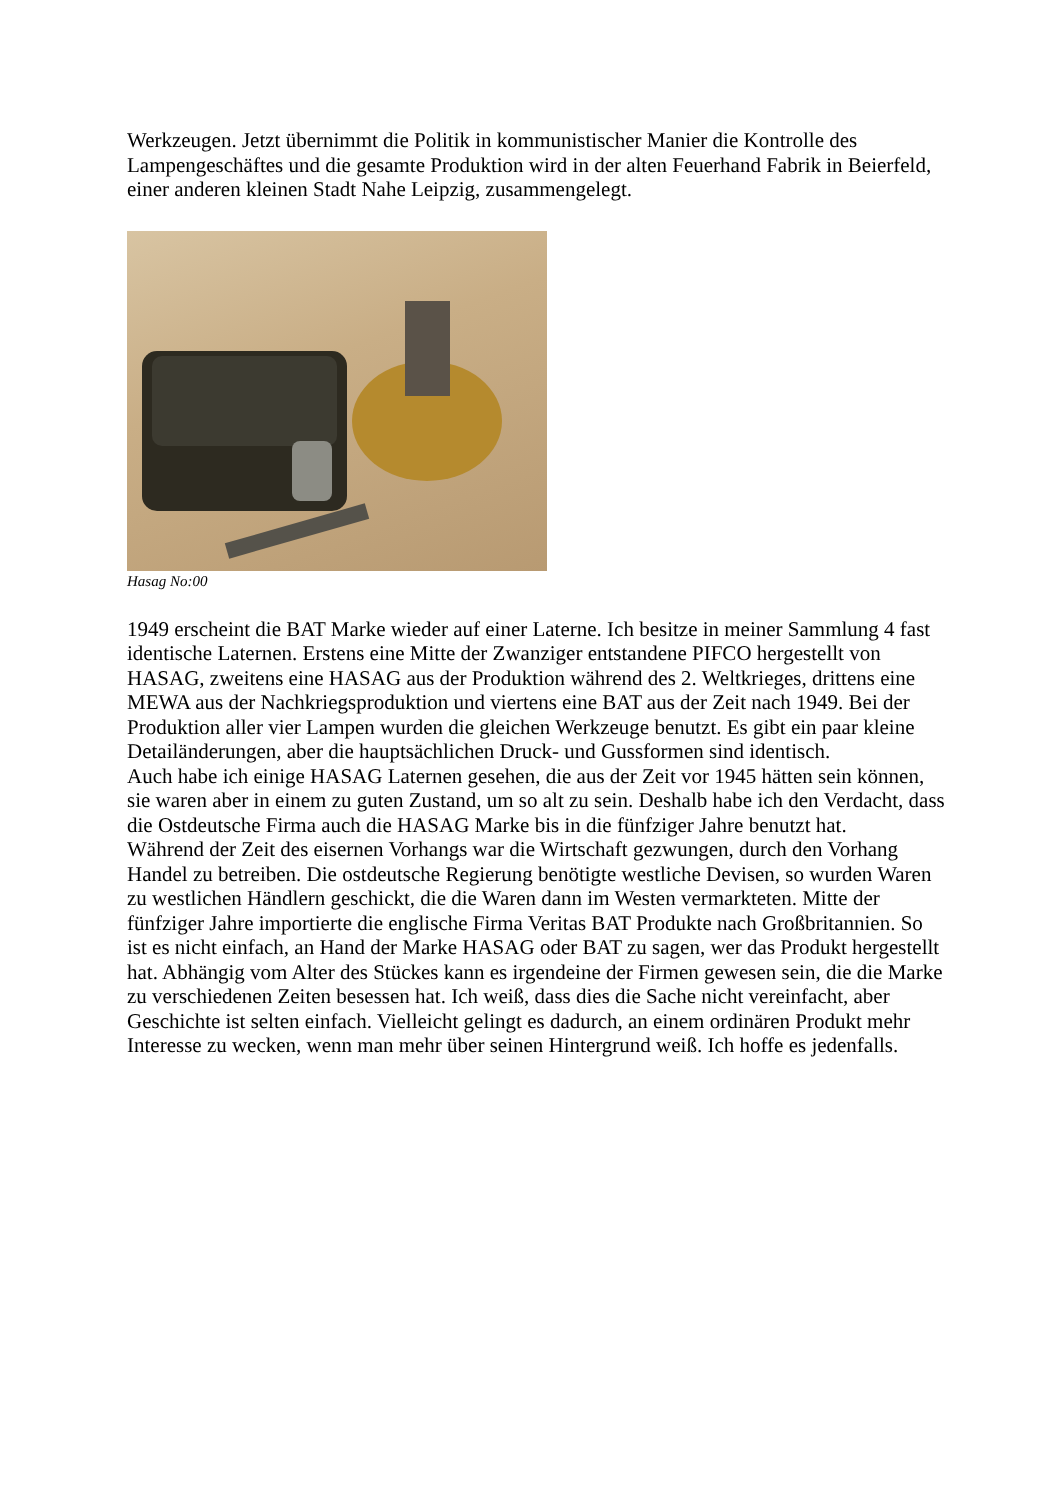Werkzeugen. Jetzt übernimmt die Politik in kommunistischer Manier die Kontrolle des Lampengeschäftes und die gesamte Produktion wird in der alten Feuerhand Fabrik in Beierfeld, einer anderen kleinen Stadt Nahe Leipzig, zusammengelegt.
Hasag No:00
1949 erscheint die BAT Marke wieder auf einer Laterne. Ich besitze in meiner Sammlung 4 fast identische Laternen. Erstens eine Mitte der Zwanziger entstandene PIFCO hergestellt von HASAG, zweitens eine HASAG aus der Produktion während des 2. Weltkrieges, drittens eine MEWA aus der Nachkriegsproduktion und viertens eine BAT aus der Zeit nach 1949. Bei der Produktion aller vier Lampen wurden die gleichen Werkzeuge benutzt. Es gibt ein paar kleine Detailänderungen, aber die hauptsächlichen Druck- und Gussformen sind identisch.
Auch habe ich einige HASAG Laternen gesehen, die aus der Zeit vor 1945 hätten sein können, sie waren aber in einem zu guten Zustand, um so alt zu sein. Deshalb habe ich den Verdacht, dass die Ostdeutsche Firma auch die HASAG Marke bis in die fünfziger Jahre benutzt hat.
Während der Zeit des eisernen Vorhangs war die Wirtschaft gezwungen, durch den Vorhang Handel zu betreiben. Die ostdeutsche Regierung benötigte westliche Devisen, so wurden Waren zu westlichen Händlern geschickt, die die Waren dann im Westen vermarkteten. Mitte der fünfziger Jahre importierte die englische Firma Veritas BAT Produkte nach Großbritannien. So ist es nicht einfach, an Hand der Marke HASAG oder BAT zu sagen, wer das Produkt hergestellt hat. Abhängig vom Alter des Stückes kann es irgendeine der Firmen gewesen sein, die die Marke zu verschiedenen Zeiten besessen hat. Ich weiß, dass dies die Sache nicht vereinfacht, aber Geschichte ist selten einfach. Vielleicht gelingt es dadurch, an einem ordinären Produkt mehr Interesse zu wecken, wenn man mehr über seinen Hintergrund weiß. Ich hoffe es jedenfalls.